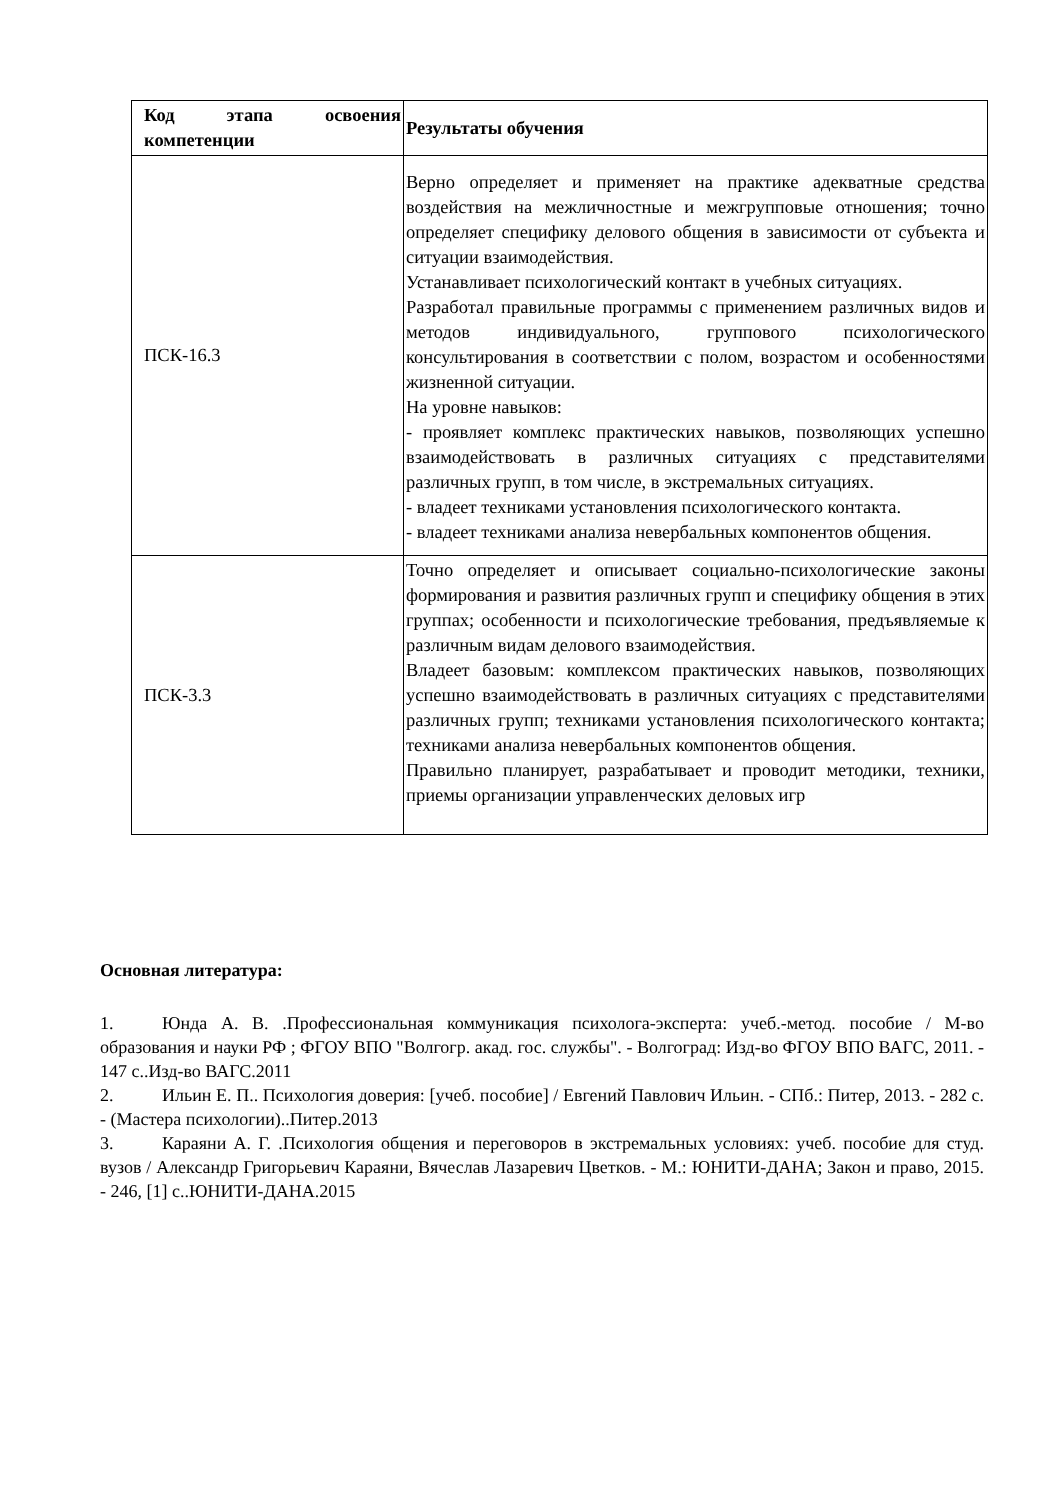| Код этапа освоения компетенции | Результаты обучения |
| --- | --- |
| ПСК-16.3 | Верно определяет и применяет на практике адекватные средства воздействия на межличностные и межгрупповые отношения; точно определяет специфику делового общения в зависимости от субъекта и ситуации взаимодействия. Устанавливает психологический контакт в учебных ситуациях. Разработал правильные программы с применением различных видов и методов индивидуального, группового психологического консультирования в соответствии с полом, возрастом и особенностями жизненной ситуации. На уровне навыков: - проявляет комплекс практических навыков, позволяющих успешно взаимодействовать в различных ситуациях с представителями различных групп, в том числе, в экстремальных ситуациях. - владеет техниками установления психологического контакта. - владеет техниками анализа невербальных компонентов общения. |
| ПСК-3.3 | Точно определяет и описывает социально-психологические законы формирования и развития различных групп и специфику общения в этих группах; особенности и психологические требования, предъявляемые к различным видам делового взаимодействия. Владеет базовым: комплексом практических навыков, позволяющих успешно взаимодействовать в различных ситуациях с представителями различных групп; техниками установления психологического контакта; техниками анализа невербальных компонентов общения. Правильно планирует, разрабатывает и проводит методики, техники, приемы организации управленческих деловых игр |
Основная литература:
1. Юнда А. В. .Профессиональная коммуникация психолога-эксперта: учеб.-метод. пособие / М-во образования и науки РФ ; ФГОУ ВПО "Волгогр. акад. гос. службы". - Волгоград: Изд-во ФГОУ ВПО ВАГС, 2011. - 147 с..Изд-во ВАГС.2011
2. Ильин Е. П.. Психология доверия: [учеб. пособие] / Евгений Павлович Ильин. - СПб.: Питер, 2013. - 282 с. - (Мастера психологии)..Питер.2013
3. Караяни А. Г. .Психология общения и переговоров в экстремальных условиях: учеб. пособие для студ. вузов / Александр Григорьевич Караяни, Вячеслав Лазаревич Цветков. - М.: ЮНИТИ-ДАНА; Закон и право, 2015. - 246, [1] с..ЮНИТИ-ДАНА.2015